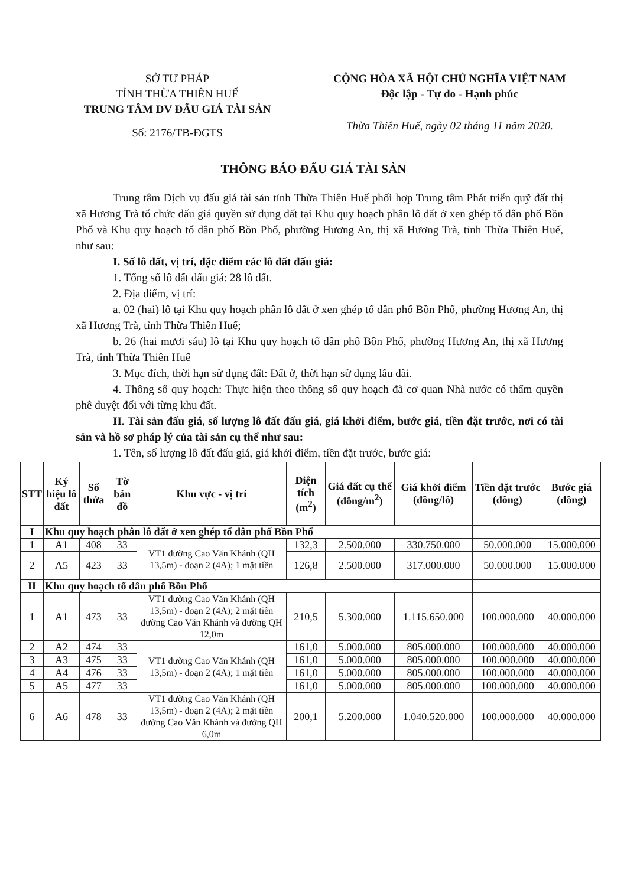SỞ TƯ PHÁP
TỈNH THỪA THIÊN HUẾ
TRUNG TÂM DV ĐẤU GIÁ TÀI SẢN
Số: 2176/TB-ĐGTS
CỘNG HÒA XÃ HỘI CHỦ NGHĨA VIỆT NAM
Độc lập - Tự do - Hạnh phúc
Thừa Thiên Huế, ngày 02 tháng 11 năm 2020.
THÔNG BÁO ĐẤU GIÁ TÀI SẢN
Trung tâm Dịch vụ đấu giá tài sản tỉnh Thừa Thiên Huế phối hợp Trung tâm Phát triển quỹ đất thị xã Hương Trà tổ chức đấu giá quyền sử dụng đất tại Khu quy hoạch phân lô đất ở xen ghép tổ dân phố Bồn Phổ và Khu quy hoạch tổ dân phố Bồn Phổ, phường Hương An, thị xã Hương Trà, tỉnh Thừa Thiên Huế, như sau:
I. Số lô đất, vị trí, đặc điểm các lô đất đấu giá:
1. Tổng số lô đất đấu giá: 28 lô đất.
2. Địa điểm, vị trí:
a. 02 (hai) lô tại Khu quy hoạch phân lô đất ở xen ghép tổ dân phố Bồn Phổ, phường Hương An, thị xã Hương Trà, tỉnh Thừa Thiên Huế;
b. 26 (hai mươi sáu) lô tại Khu quy hoạch tổ dân phố Bồn Phổ, phường Hương An, thị xã Hương Trà, tỉnh Thừa Thiên Huế
3. Mục đích, thời hạn sử dụng đất: Đất ở, thời hạn sử dụng lâu dài.
4. Thông số quy hoạch: Thực hiện theo thông số quy hoạch đã cơ quan Nhà nước có thẩm quyền phê duyệt đối với từng khu đất.
II. Tài sản đấu giá, số lượng lô đất đấu giá, giá khởi điểm, bước giá, tiền đặt trước, nơi có tài sản và hồ sơ pháp lý của tài sản cụ thể như sau:
1. Tên, số lượng lô đất đấu giá, giá khởi điểm, tiền đặt trước, bước giá:
| STT | Ký hiệu lô đất | Số thửa | Tờ bản đồ | Khu vực - vị trí | Diện tích (m<sup>2</sup>) | Giá đất cụ thể (đồng/m<sup>2</sup>) | Giá khởi điểm (đồng/lô) | Tiền đặt trước (đồng) | Bước giá (đồng) |
| --- | --- | --- | --- | --- | --- | --- | --- | --- | --- |
| I | Khu quy hoạch phân lô đất ở xen ghép tổ dân phố Bồn Phổ | | | | | | | | |
| 1 | A1 | 408 | 33 | VT1 đường Cao Văn Khánh (QH 13,5m) - đoạn 2 (4A); 1 mặt tiền | 132,3 | 2.500.000 | 330.750.000 | 50.000.000 | 15.000.000 |
| 2 | A5 | 423 | 33 | | 126,8 | 2.500.000 | 317.000.000 | 50.000.000 | 15.000.000 |
| II | Khu quy hoạch tổ dân phố Bồn Phổ | | | | | | | | |
| 1 | A1 | 473 | 33 | VT1 đường Cao Văn Khánh (QH 13,5m) - đoạn 2 (4A); 2 mặt tiền đường Cao Văn Khánh và đường QH 12,0m | 210,5 | 5.300.000 | 1.115.650.000 | 100.000.000 | 40.000.000 |
| 2 | A2 | 474 | 33 | VT1 đường Cao Văn Khánh (QH 13,5m) - đoạn 2 (4A); 1 mặt tiền | 161,0 | 5.000.000 | 805.000.000 | 100.000.000 | 40.000.000 |
| 3 | A3 | 475 | 33 | | 161,0 | 5.000.000 | 805.000.000 | 100.000.000 | 40.000.000 |
| 4 | A4 | 476 | 33 | | 161,0 | 5.000.000 | 805.000.000 | 100.000.000 | 40.000.000 |
| 5 | A5 | 477 | 33 | | 161,0 | 5.000.000 | 805.000.000 | 100.000.000 | 40.000.000 |
| 6 | A6 | 478 | 33 | VT1 đường Cao Văn Khánh (QH 13,5m) - đoạn 2 (4A); 2 mặt tiền đường Cao Văn Khánh và đường QH 6,0m | 200,1 | 5.200.000 | 1.040.520.000 | 100.000.000 | 40.000.000 |